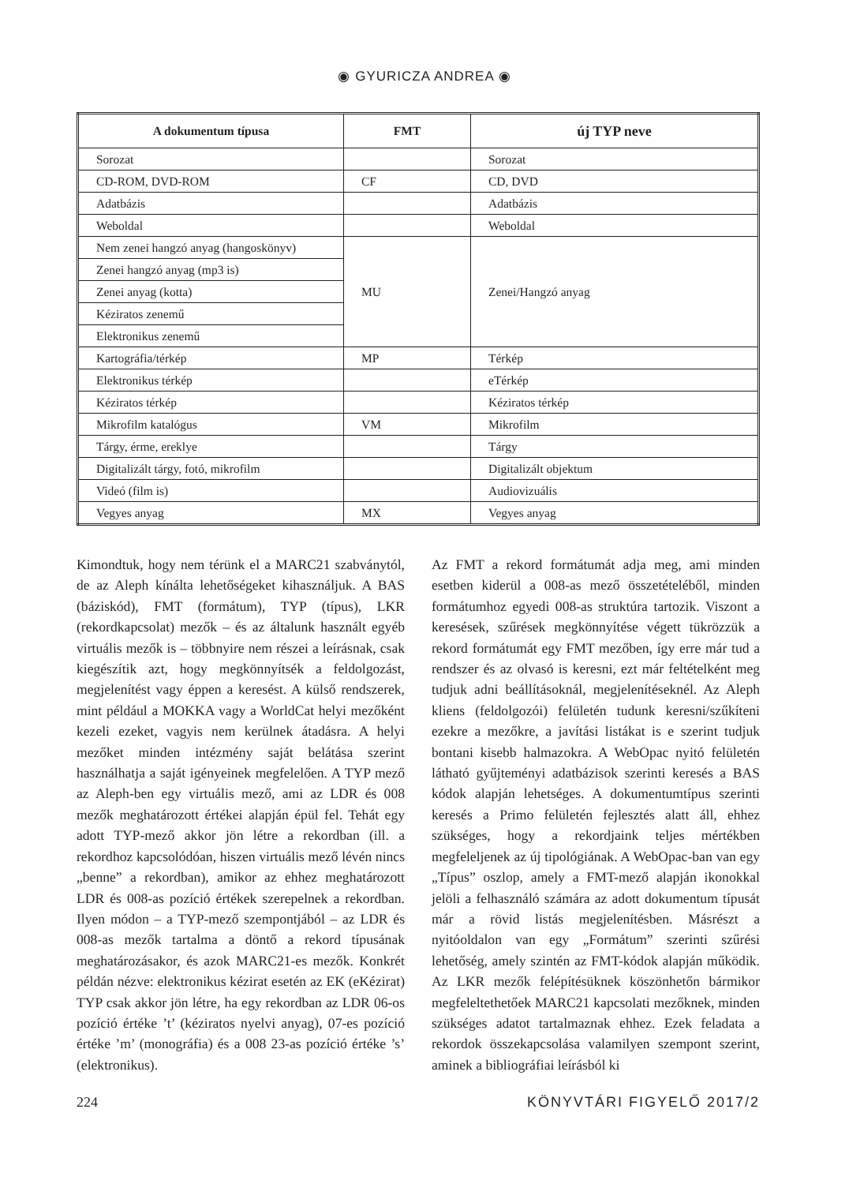◉ GYURICZA ANDREA ◉
| A dokumentum típusa | FMT | új TYP neve |
| --- | --- | --- |
| Sorozat | | Sorozat |
| CD-ROM, DVD-ROM | CF | CD, DVD |
| Adatbázis | | Adatbázis |
| Weboldal | | Weboldal |
| Nem zenei hangzó anyag (hangoskönyv) | MU | Zenei/Hangzó anyag |
| Zenei hangzó anyag (mp3 is) | | |
| Zenei anyag (kotta) | | |
| Kéziratos zenemű | | |
| Elektronikus zenemű | | |
| Kartográfia/térkép | MP | Térkép |
| Elektronikus térkép | | eTérkép |
| Kéziratos térkép | | Kéziratos térkép |
| Mikrofilm katalógus | VM | Mikrofilm |
| Tárgy, érme, ereklye | | Tárgy |
| Digitalizált tárgy, fotó, mikrofilm | | Digitalizált objektum |
| Videó (film is) | | Audiovizuális |
| Vegyes anyag | MX | Vegyes anyag |
Kimondtuk, hogy nem térünk el a MARC21 szabványtól, de az Aleph kínálta lehetőségeket kihasználjuk. A BAS (báziskód), FMT (formátum), TYP (típus), LKR (rekordkapcsolat) mezők – és az általunk használt egyéb virtuális mezők is – többnyire nem részei a leírásnak, csak kiegészítik azt, hogy megkönnyítsék a feldolgozást, megjelenítést vagy éppen a keresést. A külső rendszerek, mint például a MOKKA vagy a WorldCat helyi mezőként kezeli ezeket, vagyis nem kerülnek átadásra. A helyi mezőket minden intézmény saját belátása szerint használhatja a saját igényeinek megfelelően. A TYP mező az Aleph-ben egy virtuális mező, ami az LDR és 008 mezők meghatározott értékei alapján épül fel. Tehát egy adott TYP-mező akkor jön létre a rekordban (ill. a rekordhoz kapcsolódóan, hiszen virtuális mező lévén nincs „benne” a rekordban), amikor az ehhez meghatározott LDR és 008-as pozíció értékek szerepelnek a rekordban. Ilyen módon – a TYP-mező szempontjából – az LDR és 008-as mezők tartalma a döntő a rekord típusának meghatározásakor, és azok MARC21-es mezők. Konkrét példán nézve: elektronikus kézirat esetén az EK (eKézirat) TYP csak akkor jön létre, ha egy rekordban az LDR 06-os pozíció értéke ’t’ (kéziratos nyelvi anyag), 07-es pozíció értéke ’m’ (monográfia) és a 008 23-as pozíció értéke ’s’ (elektronikus).
Az FMT a rekord formátumát adja meg, ami minden esetben kiderül a 008-as mező összetételéből, minden formátumhoz egyedi 008-as struktúra tartozik. Viszont a keresések, szűrések megkönnyítése végett tükrözzük a rekord formátumát egy FMT mezőben, így erre már tud a rendszer és az olvasó is keresni, ezt már feltételként meg tudjuk adni beállításoknál, megjelenítéseknél. Az Aleph kliens (feldolgozói) felületén tudunk keresni/szűkíteni ezekre a mezőkre, a javítási listákat is e szerint tudjuk bontani kisebb halmazokra. A WebOpac nyitó felületén látható gyűjteményi adatbázisok szerinti keresés a BAS kódok alapján lehetséges. A dokumentumtípus szerinti keresés a Primo felületén fejlesztés alatt áll, ehhez szükséges, hogy a rekordjaink teljes mértékben megfeleljenek az új tipológiának. A WebOpac-ban van egy „Típus” oszlop, amely a FMT-mező alapján ikonokkal jelöli a felhasználó számára az adott dokumentum típusát már a rövid listás megjelenítésben. Másrészt a nyitóoldalon van egy „Formátum” szerinti szűrési lehetőség, amely szintén az FMT-kódok alapján működik. Az LKR mezők felépítésüknek köszönhetőn bármikor megfeleltethetőek MARC21 kapcsolati mezőknek, minden szükséges adatot tartalmaznak ehhez. Ezek feladata a rekordok összekapcsolása valamilyen szempont szerint, aminek a bibliográfiai leírásból ki
224 KÖNYVTÁRI FIGYELŐ 2017/2